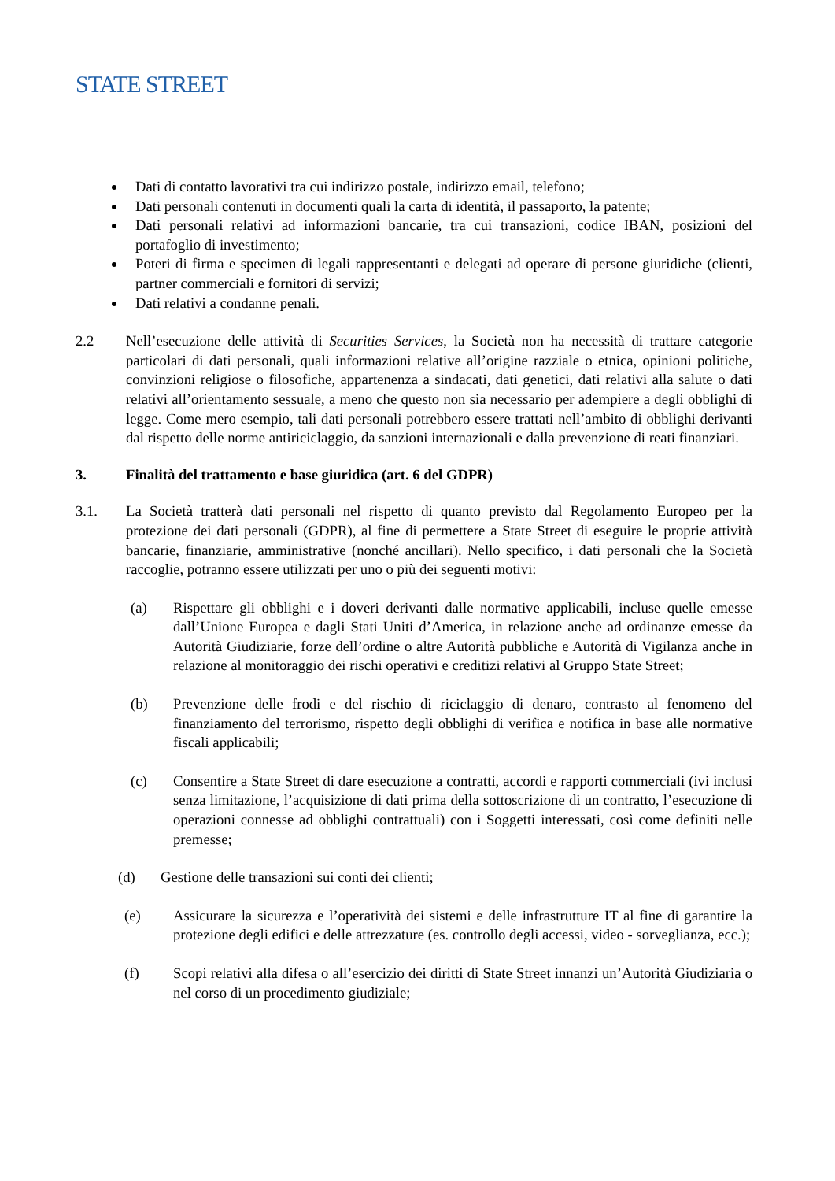STATE STREET<sup>.</sup>
Dati di contatto lavorativi tra cui indirizzo postale, indirizzo email, telefono;
Dati personali contenuti in documenti quali la carta di identità, il passaporto, la patente;
Dati personali relativi ad informazioni bancarie, tra cui transazioni, codice IBAN, posizioni del portafoglio di investimento;
Poteri di firma e specimen di legali rappresentanti e delegati ad operare di persone giuridiche (clienti, partner commerciali e fornitori di servizi;
Dati relativi a condanne penali.
2.2 Nell’esecuzione delle attività di Securities Services, la Società non ha necessità di trattare categorie particolari di dati personali, quali informazioni relative all’origine razziale o etnica, opinioni politiche, convinzioni religiose o filosofiche, appartenenza a sindacati, dati genetici, dati relativi alla salute o dati relativi all’orientamento sessuale, a meno che questo non sia necessario per adempiere a degli obblighi di legge. Come mero esempio, tali dati personali potrebbero essere trattati nell’ambito di obblighi derivanti dal rispetto delle norme antiriciclaggio, da sanzioni internazionali e dalla prevenzione di reati finanziari.
3. Finalità del trattamento e base giuridica (art. 6 del GDPR)
3.1. La Società tratterà dati personali nel rispetto di quanto previsto dal Regolamento Europeo per la protezione dei dati personali (GDPR), al fine di permettere a State Street di eseguire le proprie attività bancarie, finanziarie, amministrative (nonché ancillari). Nello specifico, i dati personali che la Società raccoglie, potranno essere utilizzati per uno o più dei seguenti motivi:
(a) Rispettare gli obblighi e i doveri derivanti dalle normative applicabili, incluse quelle emesse dall’Unione Europea e dagli Stati Uniti d’America, in relazione anche ad ordinanze emesse da Autorità Giudiziarie, forze dell’ordine o altre Autorità pubbliche e Autorità di Vigilanza anche in relazione al monitoraggio dei rischi operativi e creditizi relativi al Gruppo State Street;
(b) Prevenzione delle frodi e del rischio di riciclaggio di denaro, contrasto al fenomeno del finanziamento del terrorismo, rispetto degli obblighi di verifica e notifica in base alle normative fiscali applicabili;
(c) Consentire a State Street di dare esecuzione a contratti, accordi e rapporti commerciali (ivi inclusi senza limitazione, l’acquisizione di dati prima della sottoscrizione di un contratto, l’esecuzione di operazioni connesse ad obblighi contrattuali) con i Soggetti interessati, così come definiti nelle premesse;
(d) Gestione delle transazioni sui conti dei clienti;
(e) Assicurare la sicurezza e l’operatività dei sistemi e delle infrastrutture IT al fine di garantire la protezione degli edifici e delle attrezzature (es. controllo degli accessi, video - sorveglianza, ecc.);
(f) Scopi relativi alla difesa o all’esercizio dei diritti di State Street innanzi un’Autorità Giudiziaria o nel corso di un procedimento giudiziale;